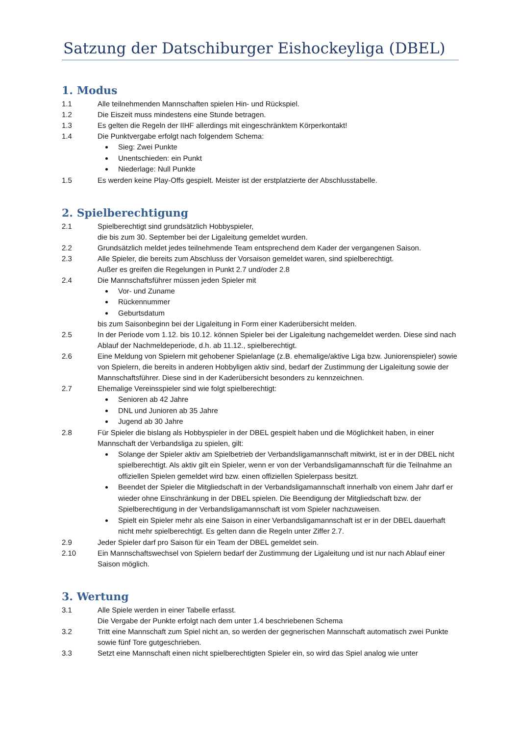Satzung der Datschiburger Eishockeyliga (DBEL)
1. Modus
1.1 Alle teilnehmenden Mannschaften spielen Hin- und Rückspiel.
1.2 Die Eiszeit muss mindestens eine Stunde betragen.
1.3 Es gelten die Regeln der IIHF allerdings mit eingeschränktem Körperkontakt!
1.4 Die Punktvergabe erfolgt nach folgendem Schema:
Sieg: Zwei Punkte
Unentschieden: ein Punkt
Niederlage: Null Punkte
1.5 Es werden keine Play-Offs gespielt. Meister ist der erstplatzierte der Abschlusstabelle.
2. Spielberechtigung
2.1 Spielberechtigt sind grundsätzlich Hobbyspieler,
die bis zum 30. September bei der Ligaleitung gemeldet wurden.
2.2 Grundsätzlich meldet jedes teilnehmende Team entsprechend dem Kader der vergangenen Saison.
2.3 Alle Spieler, die bereits zum Abschluss der Vorsaison gemeldet waren, sind spielberechtigt.
Außer es greifen die Regelungen in Punkt 2.7 und/oder 2.8
2.4 Die Mannschaftsführer müssen jeden Spieler mit
Vor- und Zuname
Rückennummer
Geburtsdatum
bis zum Saisonbeginn bei der Ligaleitung in Form einer Kaderübersicht melden.
2.5 In der Periode vom 1.12. bis 10.12. können Spieler bei der Ligaleitung nachgemeldet werden. Diese sind nach Ablauf der Nachmeldeperiode, d.h. ab 11.12., spielberechtigt.
2.6 Eine Meldung von Spielern mit gehobener Spielanlage (z.B. ehemalige/aktive Liga bzw. Juniorenspieler) sowie von Spielern, die bereits in anderen Hobbyligen aktiv sind, bedarf der Zustimmung der Ligaleitung sowie der Mannschaftsführer. Diese sind in der Kaderübersicht besonders zu kennzeichnen.
2.7 Ehemalige Vereinsspieler sind wie folgt spielberechtigt:
Senioren ab 42 Jahre
DNL und Junioren ab 35 Jahre
Jugend ab 30 Jahre
2.8 Für Spieler die bislang als Hobbyspieler in der DBEL gespielt haben und die Möglichkeit haben, in einer Mannschaft der Verbandsliga zu spielen, gilt:
Solange der Spieler aktiv am Spielbetrieb der Verbandsligamannschaft mitwirkt, ist er in der DBEL nicht spielberechtigt. Als aktiv gilt ein Spieler, wenn er von der Verbandsligamannschaft für die Teilnahme an offiziellen Spielen gemeldet wird bzw. einen offiziellen Spielerpass besitzt.
Beendet der Spieler die Mitgliedschaft in der Verbandsligamannschaft innerhalb von einem Jahr darf er wieder ohne Einschränkung in der DBEL spielen. Die Beendigung der Mitgliedschaft bzw. der Spielberechtigung in der Verbandsligamannschaft ist vom Spieler nachzuweisen.
Spielt ein Spieler mehr als eine Saison in einer Verbandsligamannschaft ist er in der DBEL dauerhaft nicht mehr spielberechtigt. Es gelten dann die Regeln unter Ziffer 2.7.
2.9 Jeder Spieler darf pro Saison für ein Team der DBEL gemeldet sein.
2.10 Ein Mannschaftswechsel von Spielern bedarf der Zustimmung der Ligaleitung und ist nur nach Ablauf einer Saison möglich.
3. Wertung
3.1 Alle Spiele werden in einer Tabelle erfasst.
Die Vergabe der Punkte erfolgt nach dem unter 1.4 beschriebenen Schema
3.2 Tritt eine Mannschaft zum Spiel nicht an, so werden der gegnerischen Mannschaft automatisch zwei Punkte sowie fünf Tore gutgeschrieben.
3.3 Setzt eine Mannschaft einen nicht spielberechtigten Spieler ein, so wird das Spiel analog wie unter